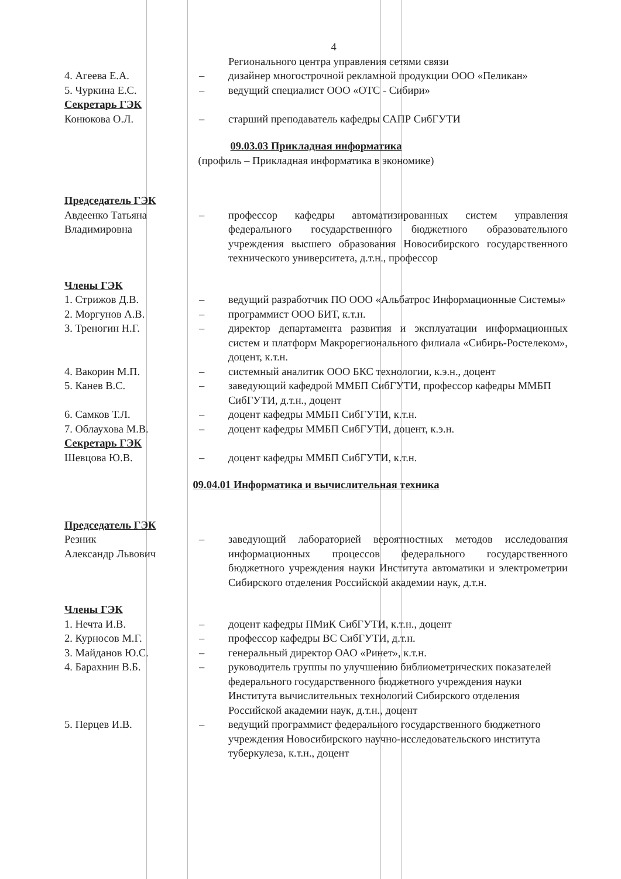4
Регионального центра управления сетями связи
4. Агеева Е.А. – дизайнер многострочной рекламной продукции ООО «Пеликан»
5. Чуркина Е.С. – ведущий специалист ООО «ОТС - Сибири»
Секретарь ГЭК
Конюкова О.Л. – старший преподаватель кафедры САПР СибГУТИ
09.03.03 Прикладная информатика
(профиль – Прикладная информатика в экономике)
Председатель ГЭК
Авдеенко Татьяна Владимировна
– профессор кафедры автоматизированных систем управления федерального государственного бюджетного образовательного учреждения высшего образования Новосибирского государственного технического университета, д.т.н., профессор
Члены ГЭК
1. Стрижов Д.В. – ведущий разработчик ПО ООО «Альбатрос Информационные Системы»
2. Моргунов А.В. – программист ООО БИТ, к.т.н.
3. Треногин Н.Г. – директор департамента развития и эксплуатации информационных систем и платформ Макрорегионального филиала «Сибирь-Ростелеком», доцент, к.т.н.
4. Вакорин М.П. – системный аналитик ООО БКС технологии, к.э.н., доцент
5. Канев В.С. – заведующий кафедрой ММБП СибГУТИ, профессор кафедры ММБП СибГУТИ, д.т.н., доцент
6. Самков Т.Л. – доцент кафедры ММБП СибГУТИ, к.т.н.
7. Облаухова М.В. – доцент кафедры ММБП СибГУТИ, доцент, к.э.н.
Секретарь ГЭК
Шевцова Ю.В. – доцент кафедры ММБП СибГУТИ, к.т.н.
09.04.01 Информатика и вычислительная техника
Председатель ГЭК
Резник
Александр Львович
– заведующий лабораторией вероятностных методов исследования информационных процессов федерального государственного бюджетного учреждения науки Института автоматики и электрометрии Сибирского отделения Российской академии наук, д.т.н.
Члены ГЭК
1. Нечта И.В. – доцент кафедры ПМиК СибГУТИ, к.т.н., доцент
2. Курносов М.Г. – профессор кафедры ВС СибГУТИ, д.т.н.
3. Майданов Ю.С. – генеральный директор ОАО «Ринет», к.т.н.
4. Барахнин В.Б. – руководитель группы по улучшению библиометрических показателей федерального государственного бюджетного учреждения науки Института вычислительных технологий Сибирского отделения Российской академии наук, д.т.н., доцент
5. Перцев И.В. – ведущий программист федерального государственного бюджетного учреждения Новосибирского научно-исследовательского института туберкулеза, к.т.н., доцент